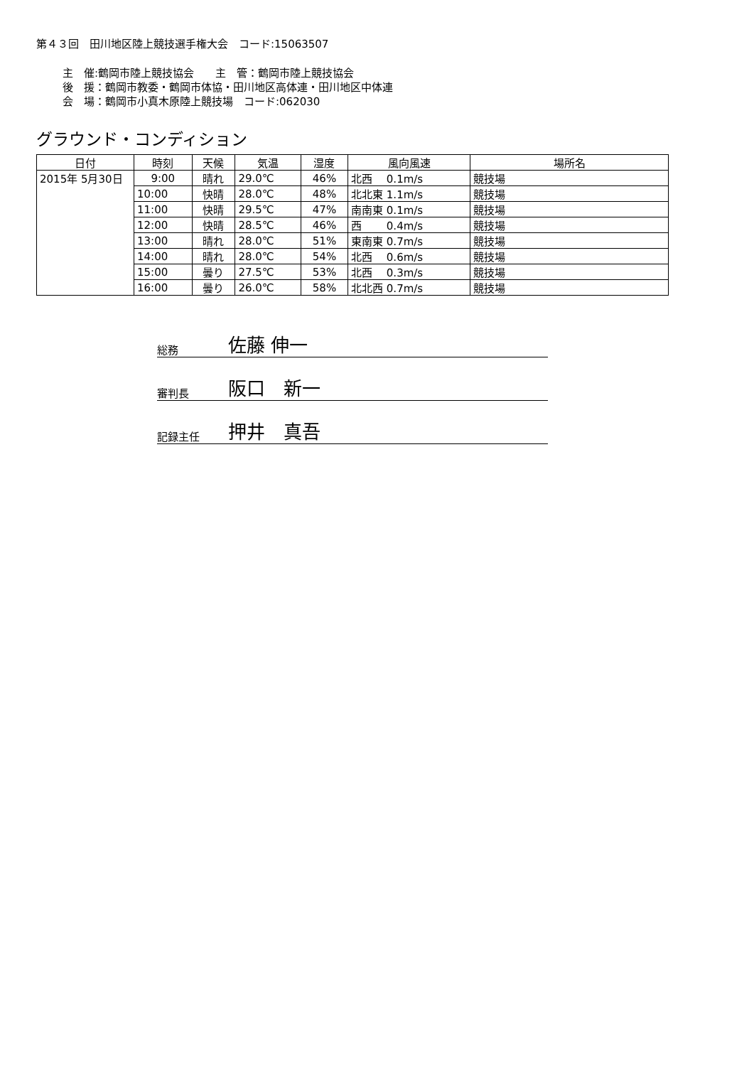第４３回　田川地区陸上競技選手権大会　コード:15063507
主　催:鶴岡市陸上競技協会　　主　管：鶴岡市陸上競技協会
後　援：鶴岡市教委・鶴岡市体協・田川地区高体連・田川地区中体連
会　場：鶴岡市小真木原陸上競技場　コード:062030
グラウンド・コンディション
| 日付 | 時刻 | 天候 | 気温 | 湿度 | 風向風速 | 場所名 |
| --- | --- | --- | --- | --- | --- | --- |
| 2015年 5月30日 | 9:00 | 晴れ | 29.0℃ | 46% | 北西 0.1m/s | 競技場 |
| | 10:00 | 快晴 | 28.0℃ | 48% | 北北東 1.1m/s | 競技場 |
| | 11:00 | 快晴 | 29.5℃ | 47% | 南南東 0.1m/s | 競技場 |
| | 12:00 | 快晴 | 28.5℃ | 46% | 西 0.4m/s | 競技場 |
| | 13:00 | 晴れ | 28.0℃ | 51% | 東南東 0.7m/s | 競技場 |
| | 14:00 | 晴れ | 28.0℃ | 54% | 北西 0.6m/s | 競技場 |
| | 15:00 | 曇り | 27.5℃ | 53% | 北西 0.3m/s | 競技場 |
| | 16:00 | 曇り | 26.0℃ | 58% | 北北西 0.7m/s | 競技場 |
総務 佐藤 伸一
審判長 阪口　新一
記録主任 押井　真吾